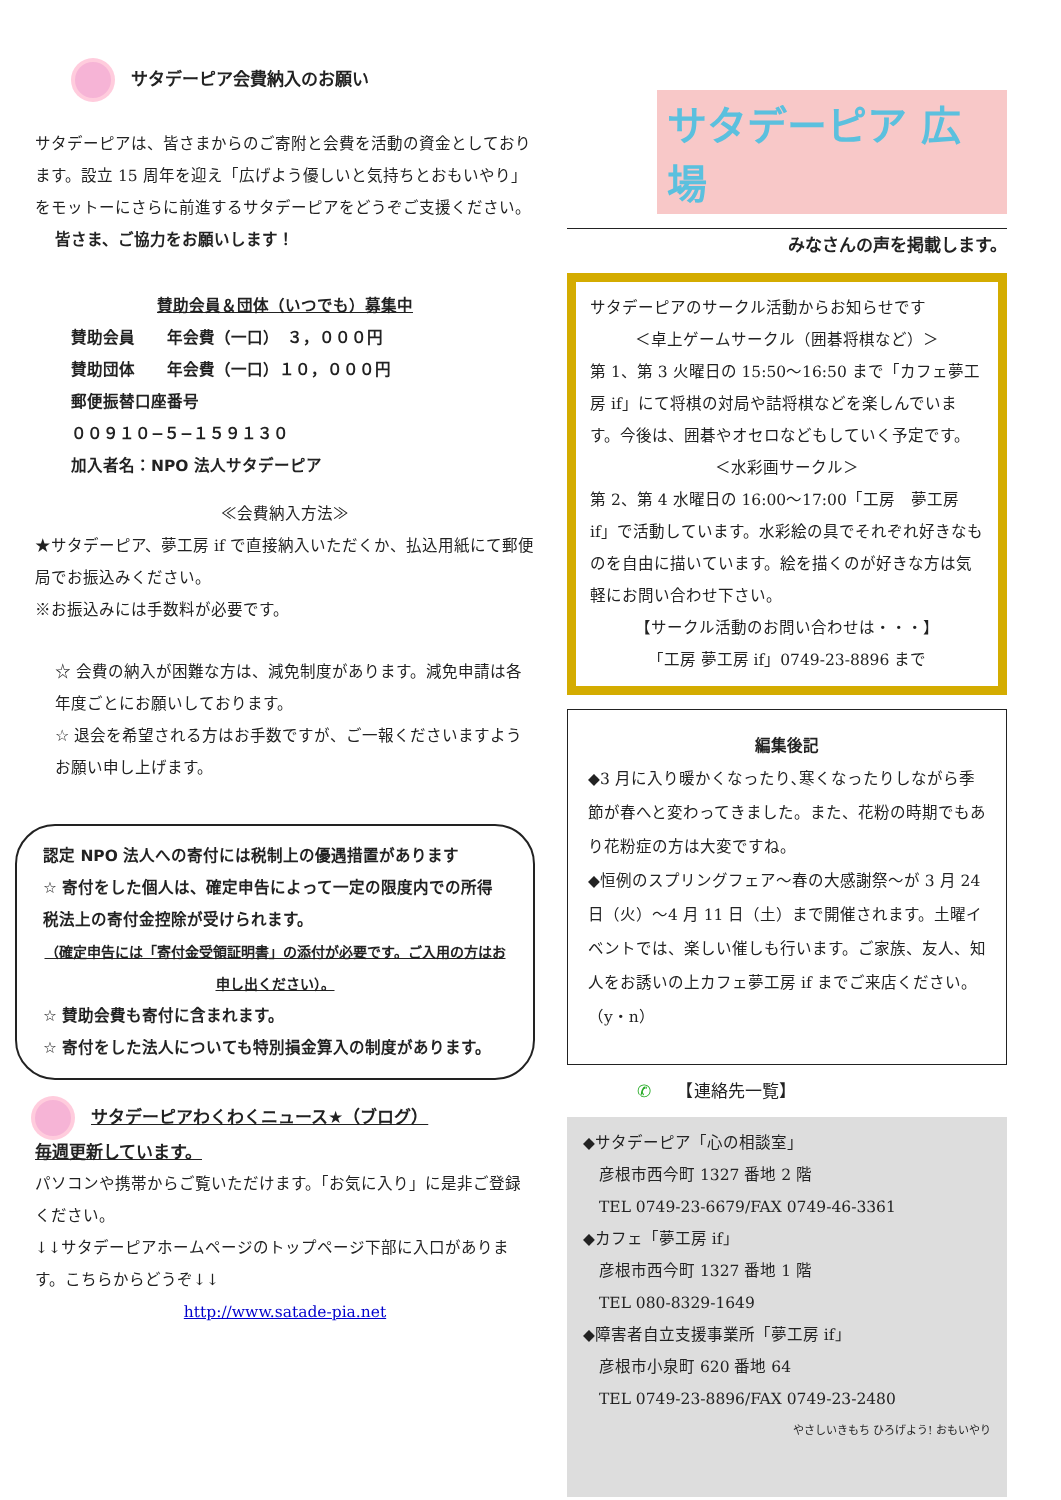サタデーピア会費納入のお願い
サタデーピアは、皆さまからのご寄附と会費を活動の資金としております。設立 15 周年を迎え「広げよう優しいと気持ちとおもいやり」をモットーにさらに前進するサタデーピアをどうぞご支援ください。
皆さま、ご協力をお願いします！
賛助会員＆団体（いつでも）募集中
賛助会員　　年会費（一口）　３，０００円
賛助団体　　年会費（一口）１０，０００円
郵便振替口座番号
００９１０−５−１５９１３０
加入者名：NPO 法人サタデーピア
≪会費納入方法≫
★サタデーピア、夢工房 if で直接納入いただくか、払込用紙にて郵便局でお振込みください。
※お振込みには手数料が必要です。
☆ 会費の納入が困難な方は、減免制度があります。減免申請は各年度ごとにお願いしております。
☆ 退会を希望される方はお手数ですが、ご一報くださいますようお願い申し上げます。
認定 NPO 法人への寄付には税制上の優遇措置があります
☆ 寄付をした個人は、確定申告によって一定の限度内での所得税法上の寄付金控除が受けられます。
（確定申告には「寄付金受領証明書」の添付が必要です。ご入用の方はお申し出ください）。
☆ 賛助会費も寄付に含まれます。
☆ 寄付をした法人についても特別損金算入の制度があります。
サタデーピアわくわくニュース★（ブログ）
毎週更新しています。
パソコンや携帯からご覧いただけます。「お気に入り」に是非ご登録ください。
↓↓サタデーピアホームページのトップページ下部に入口があります。こちらからどうぞ↓↓
http://www.satade-pia.net
サタデーピア 広場
みなさんの声を掲載します。
サタデーピアのサークル活動からお知らせです
＜卓上ゲームサークル（囲碁将棋など）＞
第 1、第 3 火曜日の 15:50〜16:50 まで「カフェ夢工房 if」にて将棋の対局や詰将棋などを楽しんでいます。今後は、囲碁やオセロなどもしていく予定です。
＜水彩画サークル＞
第 2、第 4 水曜日の 16:00〜17:00「工房　夢工房 if」で活動しています。水彩絵の具でそれぞれ好きなものを自由に描いています。絵を描くのが好きな方は気軽にお問い合わせ下さい。
【サークル活動のお問い合わせは・・・】
「工房 夢工房 if」0749-23-8896 まで
編集後記
◆3 月に入り暖かくなったり､寒くなったりしながら季節が春へと変わってきました。また、花粉の時期でもあり花粉症の方は大変ですね。
◆恒例のスプリングフェア〜春の大感謝祭〜が 3 月 24 日（火）〜4 月 11 日（土）まで開催されます。土曜イベントでは、楽しい催しも行います。ご家族、友人、知人をお誘いの上カフェ夢工房 if までご来店ください。　（y・n）
✆　　【連絡先一覧】
◆サタデーピア「心の相談室」
　彦根市西今町 1327 番地 2 階
　TEL 0749-23-6679/FAX 0749-46-3361
◆カフェ「夢工房 if」
　彦根市西今町 1327 番地 1 階
　TEL 080-8329-1649
◆障害者自立支援事業所「夢工房 if」
　彦根市小泉町 620 番地 64
　TEL 0749-23-8896/FAX 0749-23-2480
やさしいきもち ひろげよう! おもいやり